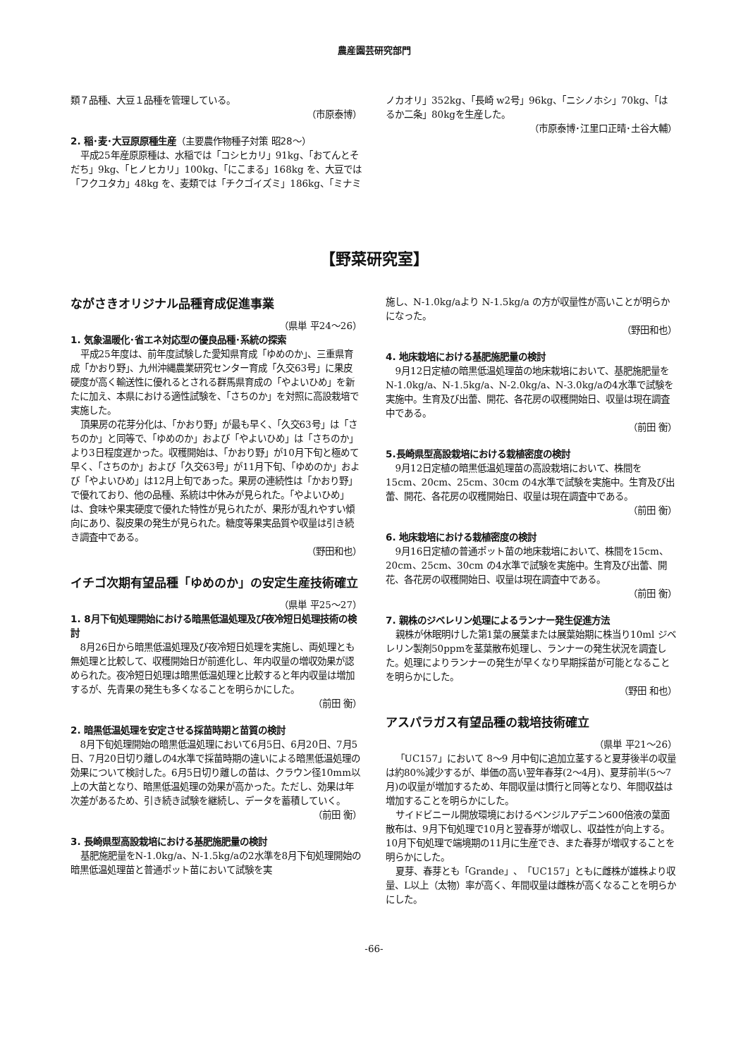農産園芸研究部門
類７品種、大豆１品種を管理している。
（市原泰博）
2. 稲･麦･大豆原原種生産（主要農作物種子対策 昭28～）
平成25年産原原種は、水稲では「コシヒカリ」91kg、「おてんとそだち」9kg、「ヒノヒカリ」100kg、「にこまる」168kg を、大豆では「フクユタカ」48kg を、麦類では「チクゴイズミ」186kg、「ミナミ
ノカオリ」352kg、「長崎 w2号」96kg、「ニシノホシ」70kg、「はるか二条」80kgを生産した。
（市原泰博･江里口正晴･土谷大輔）
【野菜研究室】
ながさきオリジナル品種育成促進事業
（県単 平24～26）
1. 気象温暖化･省エネ対応型の優良品種･系統の探索
平成25年度は、前年度試験した愛知県育成「ゆめのか」、三重県育成「かおり野」、九州沖縄農業研究センター育成「久交63号」に果皮硬度が高く輸送性に優れるとされる群馬県育成の「やよいひめ」を新たに加え、本県における適性試験を、「さちのか」を対照に高設栽培で実施した。
頂果房の花芽分化は、「かおり野」が最も早く、「久交63号」は「さちのか」と同等で、「ゆめのか」および「やよいひめ」は「さちのか」より3日程度遅かった。収穫開始は、「かおり野」が10月下旬と極めて早く、「さちのか」および「久交63号」が11月下旬、「ゆめのか」および「やよいひめ」は12月上旬であった。果房の連続性は「かおり野」で優れており、他の品種、系統は中休みが見られた。「やよいひめ」は、食味や果実硬度で優れた特性が見られたが、果形が乱れやすい傾向にあり、裂皮果の発生が見られた。糖度等果実品質や収量は引き続き調査中である。
（野田和也）
イチゴ次期有望品種「ゆめのか」の安定生産技術確立
（県単 平25～27）
1. 8月下旬処理開始における暗黒低温処理及び夜冷短日処理技術の検討
8月26日から暗黒低温処理及び夜冷短日処理を実施し、両処理とも無処理と比較して、収穫開始日が前進化し、年内収量の増収効果が認められた。夜冷短日処理は暗黒低温処理と比較すると年内収量は増加するが、先青果の発生も多くなることを明らかにした。
（前田 衡）
2. 暗黒低温処理を安定させる採苗時期と苗質の検討
8月下旬処理開始の暗黒低温処理において6月5日、6月20日、7月5日、7月20日切り離しの4水準で採苗時期の違いによる暗黒低温処理の効果について検討した。6月5日切り離しの苗は、クラウン径10mm以上の大苗となり、暗黒低温処理の効果が高かった。ただし、効果は年次差があるため、引き続き試験を継続し、データを蓄積していく。
（前田 衡）
3. 長崎県型高設栽培における基肥施肥量の検討
基肥施肥量をN-1.0kg/a、N-1.5kg/aの2水準を8月下旬処理開始の暗黒低温処理苗と普通ポット苗において試験を実
施し、N-1.0kg/aより N-1.5kg/a の方が収量性が高いことが明らかになった。
（野田和也）
4. 地床栽培における基肥施肥量の検討
9月12日定植の暗黒低温処理苗の地床栽培において、基肥施肥量を N-1.0kg/a、N-1.5kg/a、N-2.0kg/a、N-3.0kg/aの4水準で試験を実施中。生育及び出蕾、開花、各花房の収穫開始日、収量は現在調査中である。
（前田 衡）
5.長崎県型高設栽培における栽植密度の検討
9月12日定植の暗黒低温処理苗の高設栽培において、株間を15cm、20cm、25cm、30cm の4水準で試験を実施中。生育及び出蕾、開花、各花房の収穫開始日、収量は現在調査中である。
（前田 衡）
6. 地床栽培における栽植密度の検討
9月16日定植の普通ポット苗の地床栽培において、株間を15cm、20cm、25cm、30cm の4水準で試験を実施中。生育及び出蕾、開花、各花房の収穫開始日、収量は現在調査中である。
（前田 衡）
7. 親株のジベレリン処理によるランナー発生促進方法
親株が休眠明けした第1葉の展葉または展葉始期に株当り10ml ジベレリン製剤50ppmを茎葉散布処理し、ランナーの発生状況を調査した。処理によりランナーの発生が早くなり早期採苗が可能となることを明らかにした。
（野田 和也）
アスパラガス有望品種の栽培技術確立
（県単 平21～26）
「UC157」において 8～9 月中旬に追加立茎すると夏芽後半の収量は約80%減少するが、単価の高い翌年春芽(2～4月)、夏芽前半(5～7月)の収量が増加するため、年間収量は慣行と同等となり、年間収益は増加することを明らかにした。
サイドビニール開放環境におけるベンジルアデニン600倍液の葉面散布は、9月下旬処理で10月と翌春芽が増収し、収益性が向上する。10月下旬処理で端境期の11月に生産でき、また春芽が増収することを明らかにした。
夏芽、春芽とも「Grande」、「UC157」ともに雌株が雄株より収量、L以上（太物）率が高く、年間収量は雌株が高くなることを明らかにした。
-66-